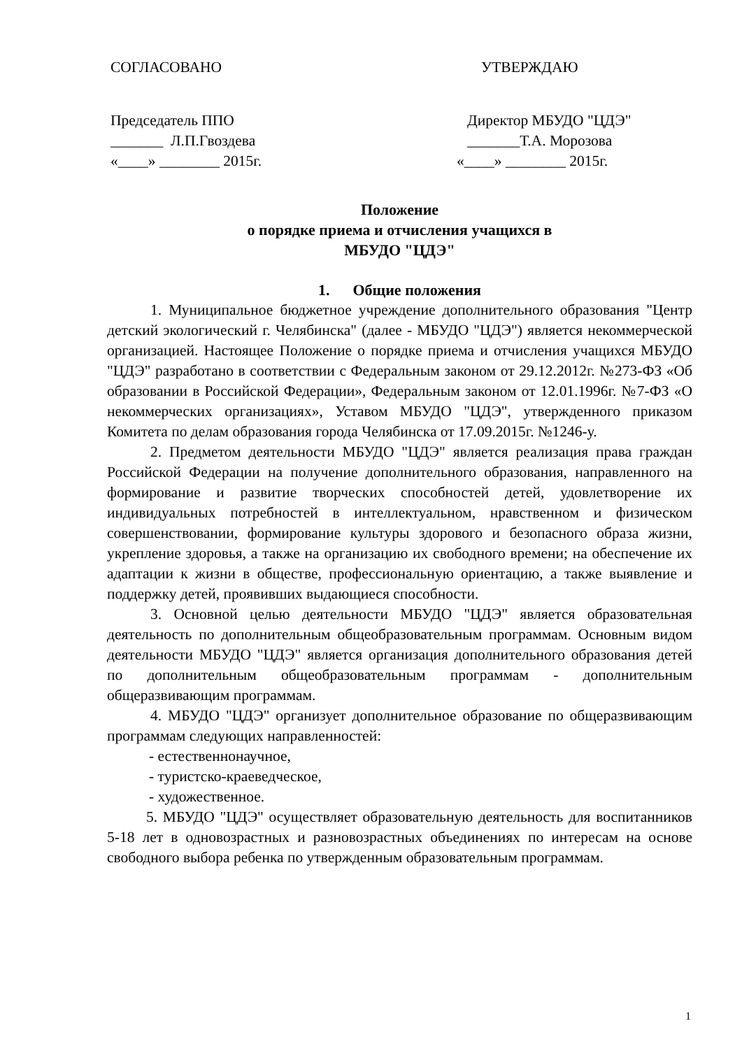СОГЛАСОВАНО УТВЕРЖДАЮ
Председатель ППО Директор МБУДО "ЦДЭ"
_______ Л.П.Гвоздева __​_____Т.А. Морозова
«____» ________ 2015г. «____» ________ 2015г.
Положение
о порядке приема и отчисления учащихся в
МБУДО "ЦДЭ"
1. Общие положения
1. Муниципальное бюджетное учреждение дополнительного образования "Центр детский экологический г. Челябинска" (далее - МБУДО "ЦДЭ") является некоммерческой организацией. Настоящее Положение о порядке приема и отчисления учащихся МБУДО "ЦДЭ" разработано в соответствии с Федеральным законом от 29.12.2012г. №273-ФЗ «Об образовании в Российской Федерации», Федеральным законом от 12.01.1996г. №7-ФЗ «О некоммерческих организациях», Уставом МБУДО "ЦДЭ", утвержденного приказом Комитета по делам образования города Челябинска от 17.09.2015г. №1246-у.
2. Предметом деятельности МБУДО "ЦДЭ" является реализация права граждан Российской Федерации на получение дополнительного образования, направленного на формирование и развитие творческих способностей детей, удовлетворение их индивидуальных потребностей в интеллектуальном, нравственном и физическом совершенствовании, формирование культуры здорового и безопасного образа жизни, укрепление здоровья, а также на организацию их свободного времени; на обеспечение их адаптации к жизни в обществе, профессиональную ориентацию, а также выявление и поддержку детей, проявивших выдающиеся способности.
3. Основной целью деятельности МБУДО "ЦДЭ" является образовательная деятельность по дополнительным общеобразовательным программам. Основным видом деятельности МБУДО "ЦДЭ" является организация дополнительного образования детей по дополнительным общеобразовательным программам - дополнительным общеразвивающим программам.
4. МБУДО "ЦДЭ" организует дополнительное образование по общеразвивающим программам следующих направленностей:
- естественнонаучное,
- туристско-краеведческое,
- художественное.
5. МБУДО "ЦДЭ" осуществляет образовательную деятельность для воспитанников 5-18 лет в одновозрастных и разновозрастных объединениях по интересам на основе свободного выбора ребенка по утвержденным образовательным программам.
1